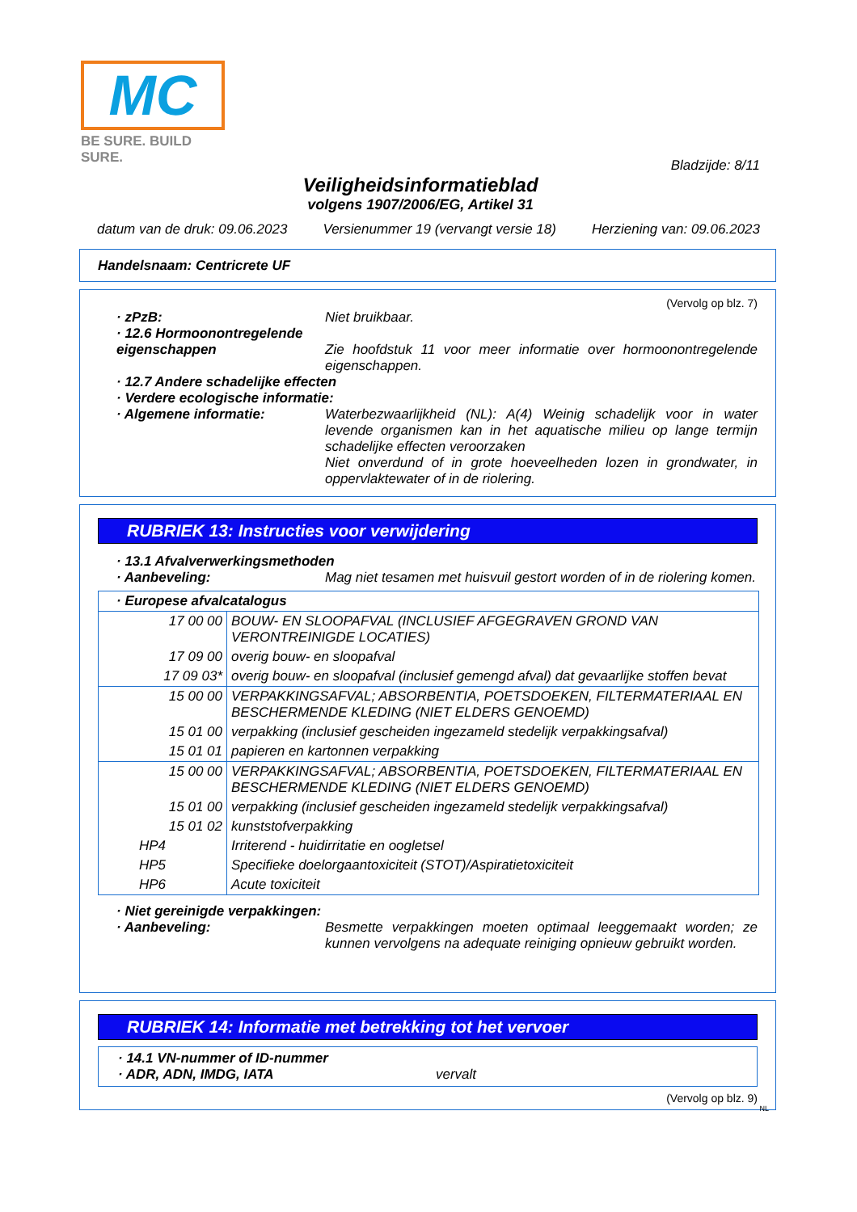MC
BE SURE. BUILD SURE.
Bladzijde: 8/11
Veiligheidsinformatieblad
volgens 1907/2006/EG, Artikel 31
datum van de druk: 09.06.2023 Versienummer 19 (vervangt versie 18) Herziening van: 09.06.2023
Handelsnaam: Centricrete UF
(Vervolg op blz. 7)
· zPzB: Niet bruikbaar.
· 12.6 Hormoonontregelende eigenschappen
Zie hoofdstuk 11 voor meer informatie over hormoonontregelende eigenschappen.
· 12.7 Andere schadelijke effecten
· Verdere ecologische informatie:
· Algemene informatie: Waterbezwaarlijkheid (NL): A(4) Weinig schadelijk voor in water levende organismen kan in het aquatische milieu op lange termijn schadelijke effecten veroorzaken
Niet onverdund of in grote hoeveelheden lozen in grondwater, in oppervlaktewater of in de riolering.
RUBRIEK 13: Instructies voor verwijdering
· 13.1 Afvalverwerkingsmethoden
· Aanbeveling: Mag niet tesamen met huisvuil gestort worden of in de riolering komen.
| · Europese afvalcatalogus | |
| 17 00 00 | BOUW- EN SLOOPAFVAL (INCLUSIEF AFGEGRAVEN GROND VAN VERONTREINIGDE LOCATIES) |
| 17 09 00 | overig bouw- en sloopafval |
| 17 09 03* | overig bouw- en sloopafval (inclusief gemengd afval) dat gevaarlijke stoffen bevat |
| 15 00 00 | VERPAKKINGSAFVAL; ABSORBENTIA, POETSDOEKEN, FILTERMATERIAAL EN BESCHERMENDE KLEDING (NIET ELDERS GENOEMD) |
| 15 01 00 | verpakking (inclusief gescheiden ingezameld stedelijk verpakkingsafval) |
| 15 01 01 | papieren en kartonnen verpakking |
| 15 00 00 | VERPAKKINGSAFVAL; ABSORBENTIA, POETSDOEKEN, FILTERMATERIAAL EN BESCHERMENDE KLEDING (NIET ELDERS GENOEMD) |
| 15 01 00 | verpakking (inclusief gescheiden ingezameld stedelijk verpakkingsafval) |
| 15 01 02 | kunststofverpakking |
| HP4 | Irriterend - huidirritatie en oogletsel |
| HP5 | Specifieke doelorgaantoxiciteit (STOT)/Aspiratietoxiciteit |
| HP6 | Acute toxiciteit |
· Niet gereinigde verpakkingen:
· Aanbeveling: Besmette verpakkingen moeten optimaal leeggemaakt worden; ze kunnen vervolgens na adequate reiniging opnieuw gebruikt worden.
RUBRIEK 14: Informatie met betrekking tot het vervoer
· 14.1 VN-nummer of ID-nummer
· ADR, ADN, IMDG, IATA vervalt
(Vervolg op blz. 9)
NL